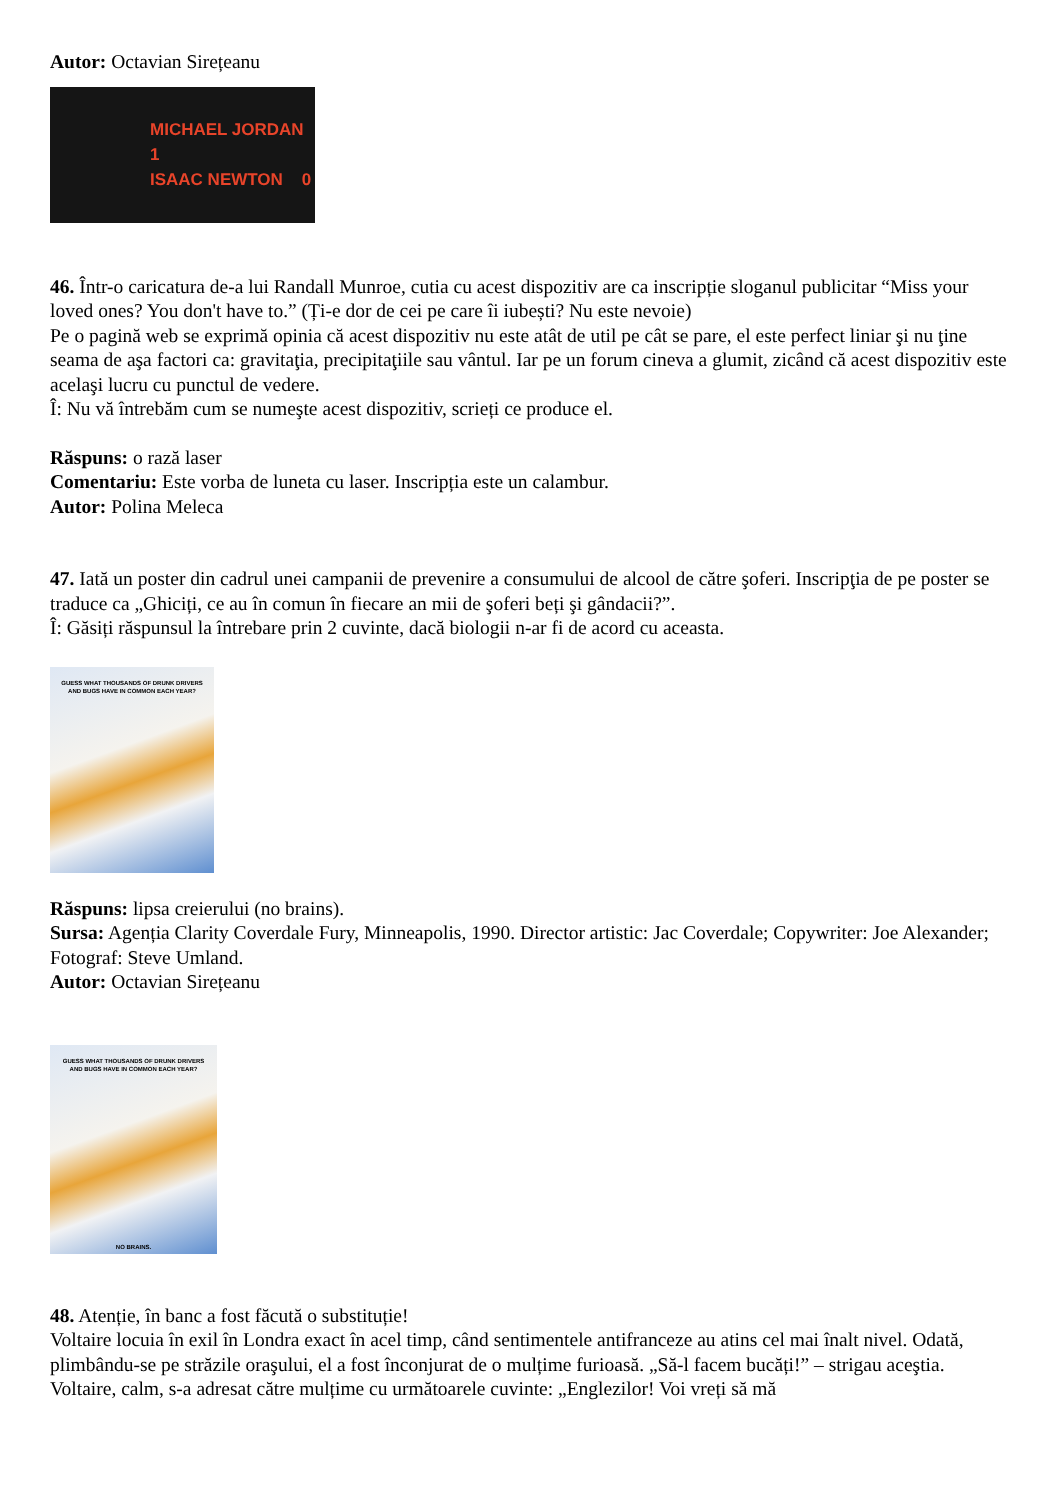Autor: Octavian Sirețeanu
MICHAEL JORDAN 1
ISAAC NEWTON 0
46. Într-o caricatura de-a lui Randall Munroe, cutia cu acest dispozitiv are ca inscripție sloganul publicitar “Miss your loved ones? You don't have to.” (Ți-e dor de cei pe care îi iubești? Nu este nevoie)
Pe o pagină web se exprimă opinia că acest dispozitiv nu este atât de util pe cât se pare, el este perfect liniar şi nu ţine seama de aşa factori ca: gravitaţia, precipitaţiile sau vântul. Iar pe un forum cineva a glumit, zicând că acest dispozitiv este acelaşi lucru cu punctul de vedere.
Î: Nu vă întrebăm cum se numeşte acest dispozitiv, scrieți ce produce el.
Răspuns: o rază laser
Comentariu: Este vorba de luneta cu laser. Inscripția este un calambur.
Autor: Polina Meleca
47. Iată un poster din cadrul unei campanii de prevenire a consumului de alcool de către şoferi. Inscripţia de pe poster se traduce ca „Ghiciți, ce au în comun în fiecare an mii de şoferi beți şi gândacii?”.
Î: Găsiți răspunsul la întrebare prin 2 cuvinte, dacă biologii n-ar fi de acord cu aceasta.
GUESS WHAT THOUSANDS OF DRUNK DRIVERS
AND BUGS HAVE IN COMMON EACH YEAR?
Răspuns: lipsa creierului (no brains).
Sursa: Agenția Clarity Coverdale Fury, Minneapolis, 1990. Director artistic: Jac Coverdale; Copywriter: Joe Alexander; Fotograf: Steve Umland.
Autor: Octavian Sirețeanu
GUESS WHAT THOUSANDS OF DRUNK DRIVERS
AND BUGS HAVE IN COMMON EACH YEAR?
NO BRAINS.
48. Atenție, în banc a fost făcută o substituție!
Voltaire locuia în exil în Londra exact în acel timp, când sentimentele antifranceze au atins cel mai înalt nivel. Odată, plimbându-se pe străzile oraşului, el a fost înconjurat de o mulțime furioasă. „Să-l facem bucăți!” – strigau aceştia. Voltaire, calm, s-a adresat către mulțime cu următoarele cuvinte: „Englezilor! Voi vreți să mă